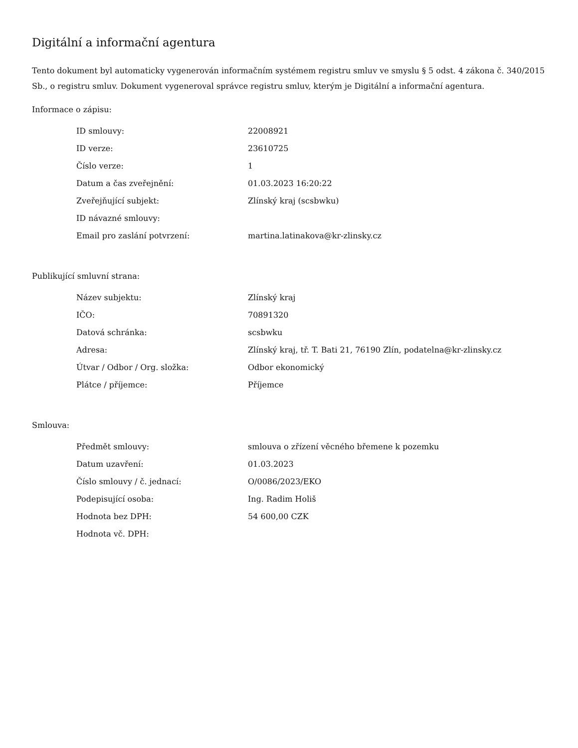Digitální a informační agentura
Tento dokument byl automaticky vygenerován informačním systémem registru smluv ve smyslu § 5 odst. 4 zákona č. 340/2015 Sb., o registru smluv. Dokument vygeneroval správce registru smluv, kterým je Digitální a informační agentura.
Informace o zápisu:
| ID smlouvy: | 22008921 |
| ID verze: | 23610725 |
| Číslo verze: | 1 |
| Datum a čas zveřejnění: | 01.03.2023 16:20:22 |
| Zveřejňující subjekt: | Zlínský kraj (scsbwku) |
| ID návazné smlouvy: | |
| Email pro zaslání potvrzení: | martina.latinakova@kr-zlinsky.cz |
Publikující smluvní strana:
| Název subjektu: | Zlínský kraj |
| IČO: | 70891320 |
| Datová schránka: | scsbwku |
| Adresa: | Zlínský kraj, tř. T. Bati 21, 76190 Zlín, podatelna@kr-zlinsky.cz |
| Útvar / Odbor / Org. složka: | Odbor ekonomický |
| Plátce / příjemce: | Příjemce |
Smlouva:
| Předmět smlouvy: | smlouva o zřízení věcného břemene k pozemku |
| Datum uzavření: | 01.03.2023 |
| Číslo smlouvy / č. jednací: | O/0086/2023/EKO |
| Podepisující osoba: | Ing. Radim Holiš |
| Hodnota bez DPH: | 54 600,00 CZK |
| Hodnota vč. DPH: | |